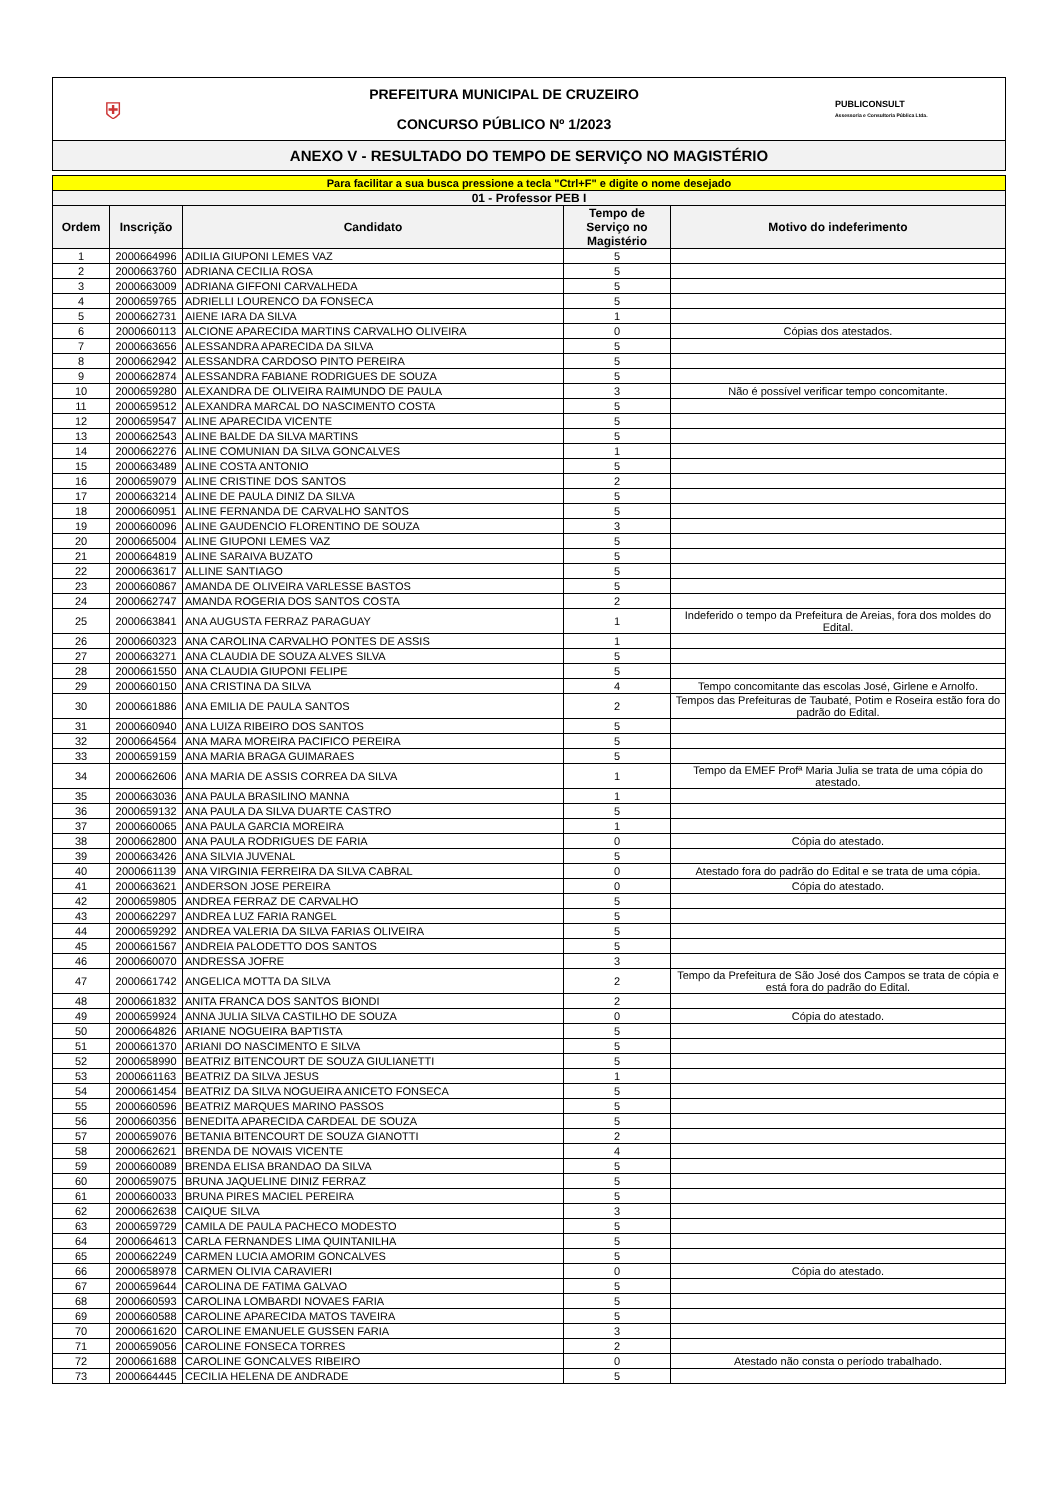⛨
PREFEITURA MUNICIPAL DE CRUZEIRO
CONCURSO PÚBLICO Nº 1/2023
PUBLICONSULT
Assessoria e Consultoria Pública Ltda.
ANEXO V - RESULTADO DO TEMPO DE SERVIÇO NO MAGISTÉRIO
| Para facilitar a sua busca pressione a tecla "Ctrl+F" e digite o nome desejado | | | | |
| 01 - Professor PEB I | | | | |
| Ordem | Inscrição | Candidato | Tempo de Serviço no Magistério | Motivo do indeferimento |
| 1 | 2000664996 | ADILIA GIUPONI LEMES VAZ | 5 | |
| 2 | 2000663760 | ADRIANA CECILIA ROSA | 5 | |
| 3 | 2000663009 | ADRIANA GIFFONI CARVALHEDA | 5 | |
| 4 | 2000659765 | ADRIELLI LOURENCO DA FONSECA | 5 | |
| 5 | 2000662731 | AIENE IARA DA SILVA | 1 | |
| 6 | 2000660113 | ALCIONE APARECIDA MARTINS CARVALHO OLIVEIRA | 0 | Cópias dos atestados. |
| 7 | 2000663656 | ALESSANDRA APARECIDA DA SILVA | 5 | |
| 8 | 2000662942 | ALESSANDRA CARDOSO PINTO PEREIRA | 5 | |
| 9 | 2000662874 | ALESSANDRA FABIANE RODRIGUES DE SOUZA | 5 | |
| 10 | 2000659280 | ALEXANDRA DE OLIVEIRA RAIMUNDO DE PAULA | 3 | Não é possível verificar tempo concomitante. |
| 11 | 2000659512 | ALEXANDRA MARCAL DO NASCIMENTO COSTA | 5 | |
| 12 | 2000659547 | ALINE APARECIDA VICENTE | 5 | |
| 13 | 2000662543 | ALINE BALDE DA SILVA MARTINS | 5 | |
| 14 | 2000662276 | ALINE COMUNIAN DA SILVA GONCALVES | 1 | |
| 15 | 2000663489 | ALINE COSTA ANTONIO | 5 | |
| 16 | 2000659079 | ALINE CRISTINE DOS SANTOS | 2 | |
| 17 | 2000663214 | ALINE DE PAULA DINIZ DA SILVA | 5 | |
| 18 | 2000660951 | ALINE FERNANDA DE CARVALHO SANTOS | 5 | |
| 19 | 2000660096 | ALINE GAUDENCIO FLORENTINO DE SOUZA | 3 | |
| 20 | 2000665004 | ALINE GIUPONI LEMES VAZ | 5 | |
| 21 | 2000664819 | ALINE SARAIVA BUZATO | 5 | |
| 22 | 2000663617 | ALLINE SANTIAGO | 5 | |
| 23 | 2000660867 | AMANDA DE OLIVEIRA VARLESSE BASTOS | 5 | |
| 24 | 2000662747 | AMANDA ROGERIA DOS SANTOS COSTA | 2 | |
| 25 | 2000663841 | ANA AUGUSTA FERRAZ PARAGUAY | 1 | Indeferido o tempo da Prefeitura de Areias, fora dos moldes do Edital. |
| 26 | 2000660323 | ANA CAROLINA CARVALHO PONTES DE ASSIS | 1 | |
| 27 | 2000663271 | ANA CLAUDIA DE SOUZA ALVES SILVA | 5 | |
| 28 | 2000661550 | ANA CLAUDIA GIUPONI FELIPE | 5 | |
| 29 | 2000660150 | ANA CRISTINA DA SILVA | 4 | Tempo concomitante das escolas José, Girlene e Arnolfo. |
| 30 | 2000661886 | ANA EMILIA DE PAULA SANTOS | 2 | Tempos das Prefeituras de Taubaté, Potim e Roseira estão fora do padrão do Edital. |
| 31 | 2000660940 | ANA LUIZA RIBEIRO DOS SANTOS | 5 | |
| 32 | 2000664564 | ANA MARA MOREIRA PACIFICO PEREIRA | 5 | |
| 33 | 2000659159 | ANA MARIA BRAGA GUIMARAES | 5 | |
| 34 | 2000662606 | ANA MARIA DE ASSIS CORREA DA SILVA | 1 | Tempo da EMEF Profª Maria Julia se trata de uma cópia do atestado. |
| 35 | 2000663036 | ANA PAULA BRASILINO MANNA | 1 | |
| 36 | 2000659132 | ANA PAULA DA SILVA DUARTE CASTRO | 5 | |
| 37 | 2000660065 | ANA PAULA GARCIA MOREIRA | 1 | |
| 38 | 2000662800 | ANA PAULA RODRIGUES DE FARIA | 0 | Cópia do atestado. |
| 39 | 2000663426 | ANA SILVIA JUVENAL | 5 | |
| 40 | 2000661139 | ANA VIRGINIA FERREIRA DA SILVA CABRAL | 0 | Atestado fora do padrão do Edital e se trata de uma cópia. |
| 41 | 2000663621 | ANDERSON JOSE PEREIRA | 0 | Cópia do atestado. |
| 42 | 2000659805 | ANDREA FERRAZ DE CARVALHO | 5 | |
| 43 | 2000662297 | ANDREA LUZ FARIA RANGEL | 5 | |
| 44 | 2000659292 | ANDREA VALERIA DA SILVA FARIAS OLIVEIRA | 5 | |
| 45 | 2000661567 | ANDREIA PALODETTO DOS SANTOS | 5 | |
| 46 | 2000660070 | ANDRESSA JOFRE | 3 | |
| 47 | 2000661742 | ANGELICA MOTTA DA SILVA | 2 | Tempo da Prefeitura de São José dos Campos se trata de cópia e está fora do padrão do Edital. |
| 48 | 2000661832 | ANITA FRANCA DOS SANTOS BIONDI | 2 | |
| 49 | 2000659924 | ANNA JULIA SILVA CASTILHO DE SOUZA | 0 | Cópia do atestado. |
| 50 | 2000664826 | ARIANE NOGUEIRA BAPTISTA | 5 | |
| 51 | 2000661370 | ARIANI DO NASCIMENTO E SILVA | 5 | |
| 52 | 2000658990 | BEATRIZ BITENCOURT DE SOUZA GIULIANETTI | 5 | |
| 53 | 2000661163 | BEATRIZ DA SILVA JESUS | 1 | |
| 54 | 2000661454 | BEATRIZ DA SILVA NOGUEIRA ANICETO FONSECA | 5 | |
| 55 | 2000660596 | BEATRIZ MARQUES MARINO PASSOS | 5 | |
| 56 | 2000660356 | BENEDITA APARECIDA CARDEAL DE SOUZA | 5 | |
| 57 | 2000659076 | BETANIA BITENCOURT DE SOUZA GIANOTTI | 2 | |
| 58 | 2000662621 | BRENDA DE NOVAIS VICENTE | 4 | |
| 59 | 2000660089 | BRENDA ELISA BRANDAO DA SILVA | 5 | |
| 60 | 2000659075 | BRUNA JAQUELINE DINIZ FERRAZ | 5 | |
| 61 | 2000660033 | BRUNA PIRES MACIEL PEREIRA | 5 | |
| 62 | 2000662638 | CAIQUE SILVA | 3 | |
| 63 | 2000659729 | CAMILA DE PAULA PACHECO MODESTO | 5 | |
| 64 | 2000664613 | CARLA FERNANDES LIMA QUINTANILHA | 5 | |
| 65 | 2000662249 | CARMEN LUCIA AMORIM GONCALVES | 5 | |
| 66 | 2000658978 | CARMEN OLIVIA CARAVIERI | 0 | Cópia do atestado. |
| 67 | 2000659644 | CAROLINA DE FATIMA GALVAO | 5 | |
| 68 | 2000660593 | CAROLINA LOMBARDI NOVAES FARIA | 5 | |
| 69 | 2000660588 | CAROLINE APARECIDA MATOS TAVEIRA | 5 | |
| 70 | 2000661620 | CAROLINE EMANUELE GUSSEN FARIA | 3 | |
| 71 | 2000659056 | CAROLINE FONSECA TORRES | 2 | |
| 72 | 2000661688 | CAROLINE GONCALVES RIBEIRO | 0 | Atestado não consta o período trabalhado. |
| 73 | 2000664445 | CECILIA HELENA DE ANDRADE | 5 | |